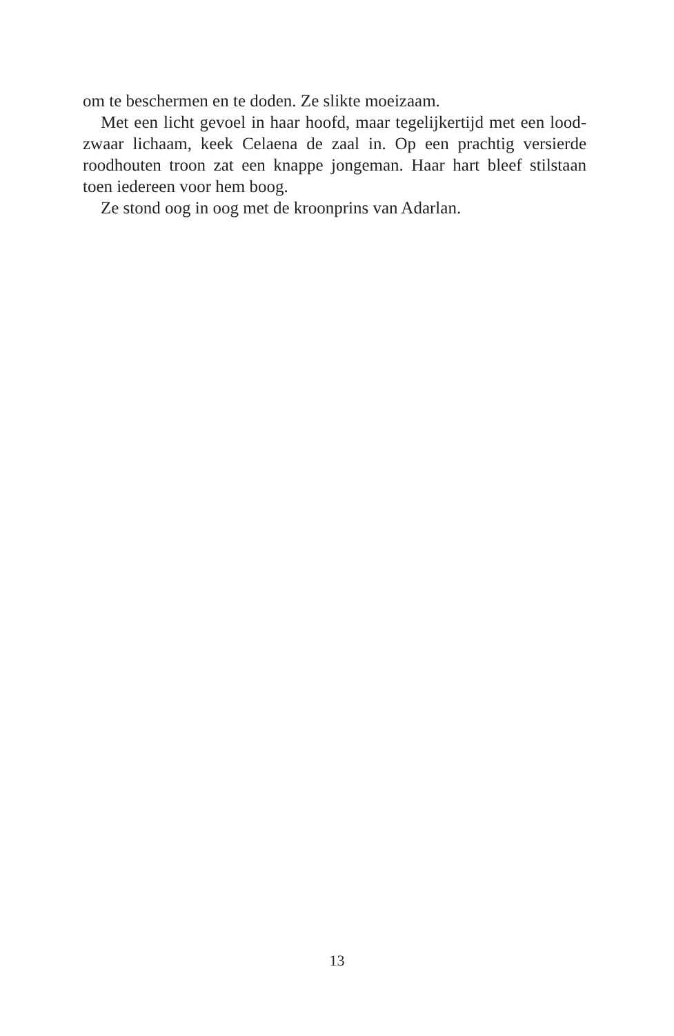om te beschermen en te doden. Ze slikte moeizaam.
Met een licht gevoel in haar hoofd, maar tegelijkertijd met een lood-zwaar lichaam, keek Celaena de zaal in. Op een prachtig versierde roodhouten troon zat een knappe jongeman. Haar hart bleef stilstaan toen iedereen voor hem boog.
Ze stond oog in oog met de kroonprins van Adarlan.
13